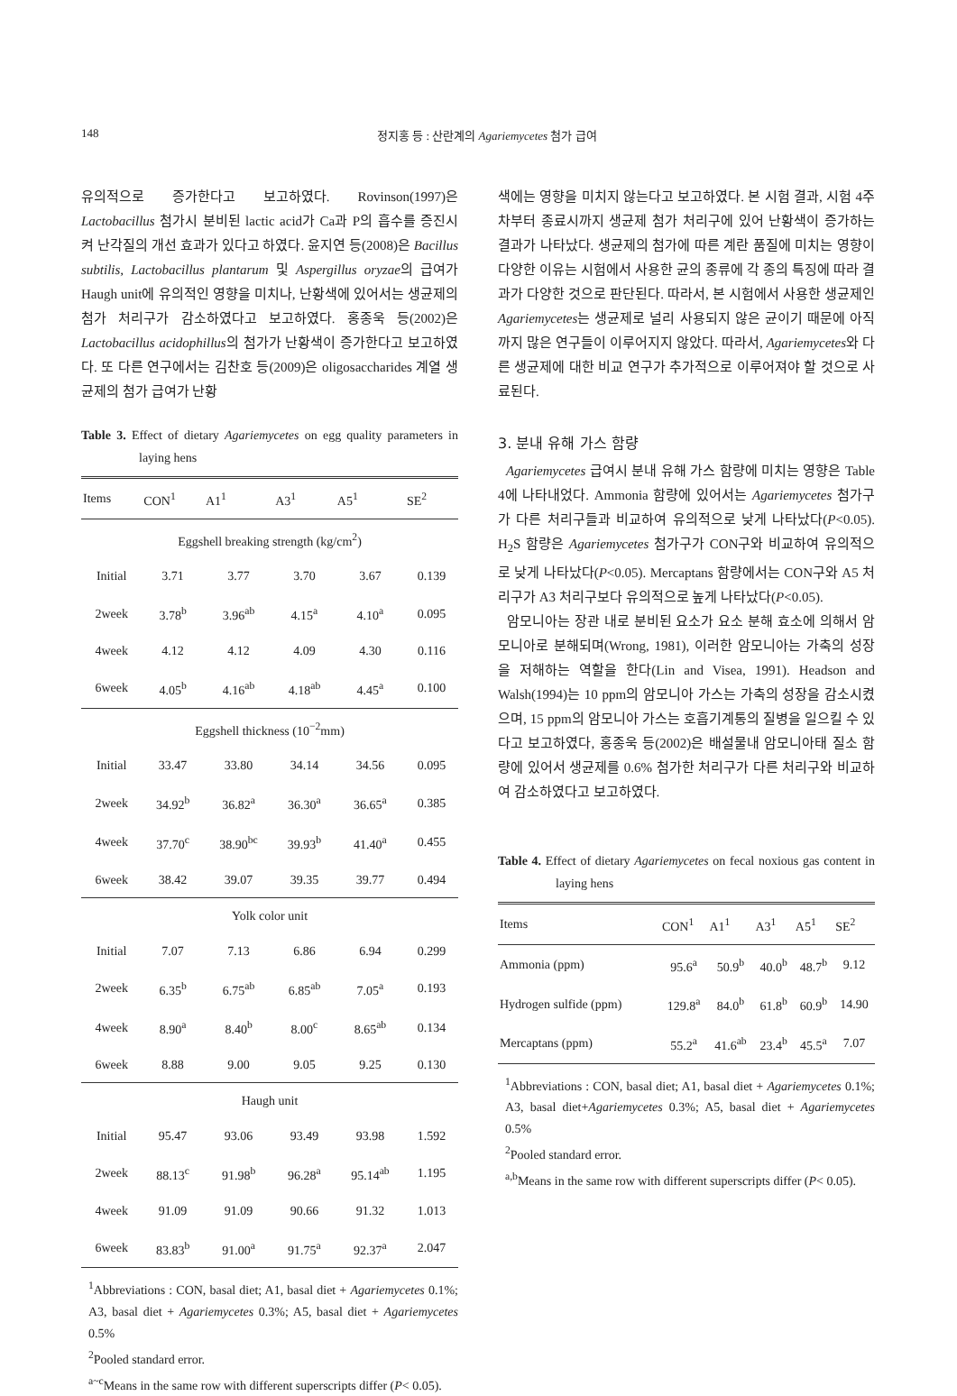148 정지홍 등 : 산란계의 Agariemycetes 첨가 급여
유의적으로 증가한다고 보고하였다. Rovinson(1997)은 Lactobacillus 첨가시 분비된 lactic acid가 Ca과 P의 흡수를 증진시켜 난각질의 개선 효과가 있다고 하였다. 윤지연 등(2008)은 Bacillus subtilis, Lactobacillus plantarum 및 Aspergillus oryzae의 급여가 Haugh unit에 유의적인 영향을 미치나, 난황색에 있어서는 생균제의 첨가 처리구가 감소하였다고 보고하였다. 홍종욱 등(2002)은 Lactobacillus acidophillus의 첨가가 난황색이 증가한다고 보고하였다. 또 다른 연구에서는 김찬호 등(2009)은 oligosaccharides 계열 생균제의 첨가 급여가 난황
Table 3. Effect of dietary Agariemycetes on egg quality parameters in laying hens
| Items | CON<sup>1</sup> | A1<sup>1</sup> | A3<sup>1</sup> | A5<sup>1</sup> | SE<sup>2</sup> |
| --- | --- | --- | --- | --- | --- |
| Eggshell breaking strength (kg/cm<sup>2</sup>) | | | | | |
| Initial | 3.71 | 3.77 | 3.70 | 3.67 | 0.139 |
| 2week | 3.78<sup>b</sup> | 3.96<sup>ab</sup> | 4.15<sup>a</sup> | 4.10<sup>a</sup> | 0.095 |
| 4week | 4.12 | 4.12 | 4.09 | 4.30 | 0.116 |
| 6week | 4.05<sup>b</sup> | 4.16<sup>ab</sup> | 4.18<sup>ab</sup> | 4.45<sup>a</sup> | 0.100 |
| Eggshell thickness (10<sup>−2</sup>mm) | | | | | |
| Initial | 33.47 | 33.80 | 34.14 | 34.56 | 0.095 |
| 2week | 34.92<sup>b</sup> | 36.82<sup>a</sup> | 36.30<sup>a</sup> | 36.65<sup>a</sup> | 0.385 |
| 4week | 37.70<sup>c</sup> | 38.90<sup>bc</sup> | 39.93<sup>b</sup> | 41.40<sup>a</sup> | 0.455 |
| 6week | 38.42 | 39.07 | 39.35 | 39.77 | 0.494 |
| Yolk color unit | | | | | |
| Initial | 7.07 | 7.13 | 6.86 | 6.94 | 0.299 |
| 2week | 6.35<sup>b</sup> | 6.75<sup>ab</sup> | 6.85<sup>ab</sup> | 7.05<sup>a</sup> | 0.193 |
| 4week | 8.90<sup>a</sup> | 8.40<sup>b</sup> | 8.00<sup>c</sup> | 8.65<sup>ab</sup> | 0.134 |
| 6week | 8.88 | 9.00 | 9.05 | 9.25 | 0.130 |
| Haugh unit | | | | | |
| Initial | 95.47 | 93.06 | 93.49 | 93.98 | 1.592 |
| 2week | 88.13<sup>c</sup> | 91.98<sup>b</sup> | 96.28<sup>a</sup> | 95.14<sup>ab</sup> | 1.195 |
| 4week | 91.09 | 91.09 | 90.66 | 91.32 | 1.013 |
| 6week | 83.83<sup>b</sup> | 91.00<sup>a</sup> | 91.75<sup>a</sup> | 92.37<sup>a</sup> | 2.047 |
<sup>1</sup> Abbreviations : CON, basal diet; A1, basal diet + Agariemycetes 0.1%; A3, basal diet + Agariemycetes 0.3%; A5, basal diet + Agariemycetes 0.5%
<sup>2</sup> Pooled standard error.
<sup>a~c</sup>Means in the same row with different superscripts differ (P< 0.05).
색에는 영향을 미치지 않는다고 보고하였다. 본 시험 결과, 시험 4주차부터 종료시까지 생균제 첨가 처리구에 있어 난황색이 증가하는 결과가 나타났다. 생균제의 첨가에 따른 계란 품질에 미치는 영향이 다양한 이유는 시험에서 사용한 균의 종류에 각 종의 특징에 따라 결과가 다양한 것으로 판단된다. 따라서, 본 시험에서 사용한 생균제인 Agariemycetes는 생균제로 널리 사용되지 않은 균이기 때문에 아직까지 많은 연구들이 이루어지지 않았다. 따라서, Agariemycetes와 다른 생균제에 대한 비교 연구가 추가적으로 이루어져야 할 것으로 사료된다.
3. 분내 유해 가스 함량
Agariemycetes 급여시 분내 유해 가스 함량에 미치는 영향은 Table 4에 나타내었다. Ammonia 함량에 있어서는 Agariemycetes 첨가구가 다른 처리구들과 비교하여 유의적으로 낮게 나타났다(P<0.05). H<sub>2</sub>S 함량은 Agariemycetes 첨가구가 CON구와 비교하여 유의적으로 낮게 나타났다(P<0.05). Mercaptans 함량에서는 CON구와 A5 처리구가 A3 처리구보다 유의적으로 높게 나타났다(P<0.05).
암모니아는 장관 내로 분비된 요소가 요소 분해 효소에 의해서 암모니아로 분해되며(Wrong, 1981), 이러한 암모니아는 가축의 성장을 저해하는 역할을 한다(Lin and Visea, 1991). Headson and Walsh(1994)는 10 ppm의 암모니아 가스는 가축의 성장을 감소시켰으며, 15 ppm의 암모니아 가스는 호흡기계통의 질병을 일으킬 수 있다고 보고하였다, 홍종욱 등(2002)은 배설물내 암모니아태 질소 함량에 있어서 생균제를 0.6% 첨가한 처리구가 다른 처리구와 비교하여 감소하였다고 보고하였다.
Table 4. Effect of dietary Agariemycetes on fecal noxious gas content in laying hens
| Items | CON<sup>1</sup> | A1<sup>1</sup> | A3<sup>1</sup> | A5<sup>1</sup> | SE<sup>2</sup> |
| --- | --- | --- | --- | --- | --- |
| Ammonia (ppm) | 95.6<sup>a</sup> | 50.9<sup>b</sup> | 40.0<sup>b</sup> | 48.7<sup>b</sup> | 9.12 |
| Hydrogen sulfide (ppm) | 129.8<sup>a</sup> | 84.0<sup>b</sup> | 61.8<sup>b</sup> | 60.9<sup>b</sup> | 14.90 |
| Mercaptans (ppm) | 55.2<sup>a</sup> | 41.6<sup>ab</sup> | 23.4<sup>b</sup> | 45.5<sup>a</sup> | 7.07 |
<sup>1</sup> Abbreviations : CON, basal diet; A1, basal diet + Agariemycetes 0.1%; A3, basal diet+Agariemycetes 0.3%; A5, basal diet + Agariemycetes 0.5%
<sup>2</sup> Pooled standard error.
<sup>a,b</sup>Means in the same row with different superscripts differ (P< 0.05).